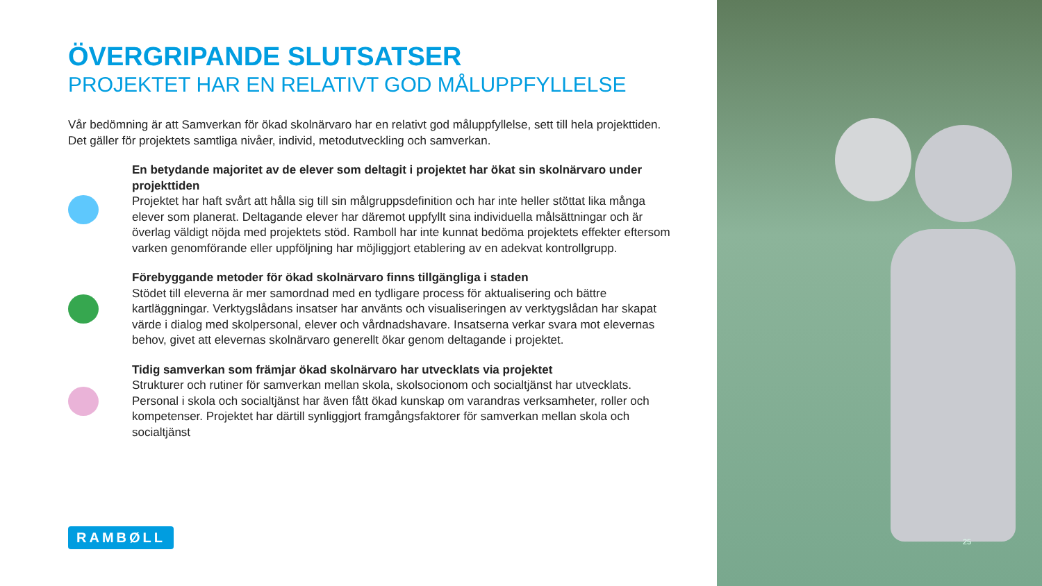ÖVERGRIPANDE SLUTSATSER
PROJEKTET HAR EN RELATIVT GOD MÅLUPPFYLLELSE
Vår bedömning är att Samverkan för ökad skolnärvaro har en relativt god måluppfyllelse, sett till hela projekttiden. Det gäller för projektets samtliga nivåer, individ, metodutveckling och samverkan.
En betydande majoritet av de elever som deltagit i projektet har ökat sin skolnärvaro under projekttiden
Projektet har haft svårt att hålla sig till sin målgruppsdefinition och har inte heller stöttat lika många elever som planerat. Deltagande elever har däremot uppfyllt sina individuella målsättningar och är överlag väldigt nöjda med projektets stöd. Ramboll har inte kunnat bedöma projektets effekter eftersom varken genomförande eller uppföljning har möjliggjort etablering av en adekvat kontrollgrupp.
Förebyggande metoder för ökad skolnärvaro finns tillgängliga i staden
Stödet till eleverna är mer samordnad med en tydligare process för aktualisering och bättre kartläggningar. Verktygslådans insatser har använts och visualiseringen av verktygslådan har skapat värde i dialog med skolpersonal, elever och vårdnadshavare. Insatserna verkar svara mot elevernas behov, givet att elevernas skolnärvaro generellt ökar genom deltagande i projektet.
Tidig samverkan som främjar ökad skolnärvaro har utvecklats via projektet
Strukturer och rutiner för samverkan mellan skola, skolsocionom och socialtjänst har utvecklats. Personal i skola och socialtjänst har även fått ökad kunskap om varandras verksamheter, roller och kompetenser. Projektet har därtill synliggjort framgångsfaktorer för samverkan mellan skola och socialtjänst
RAMBØLL
25